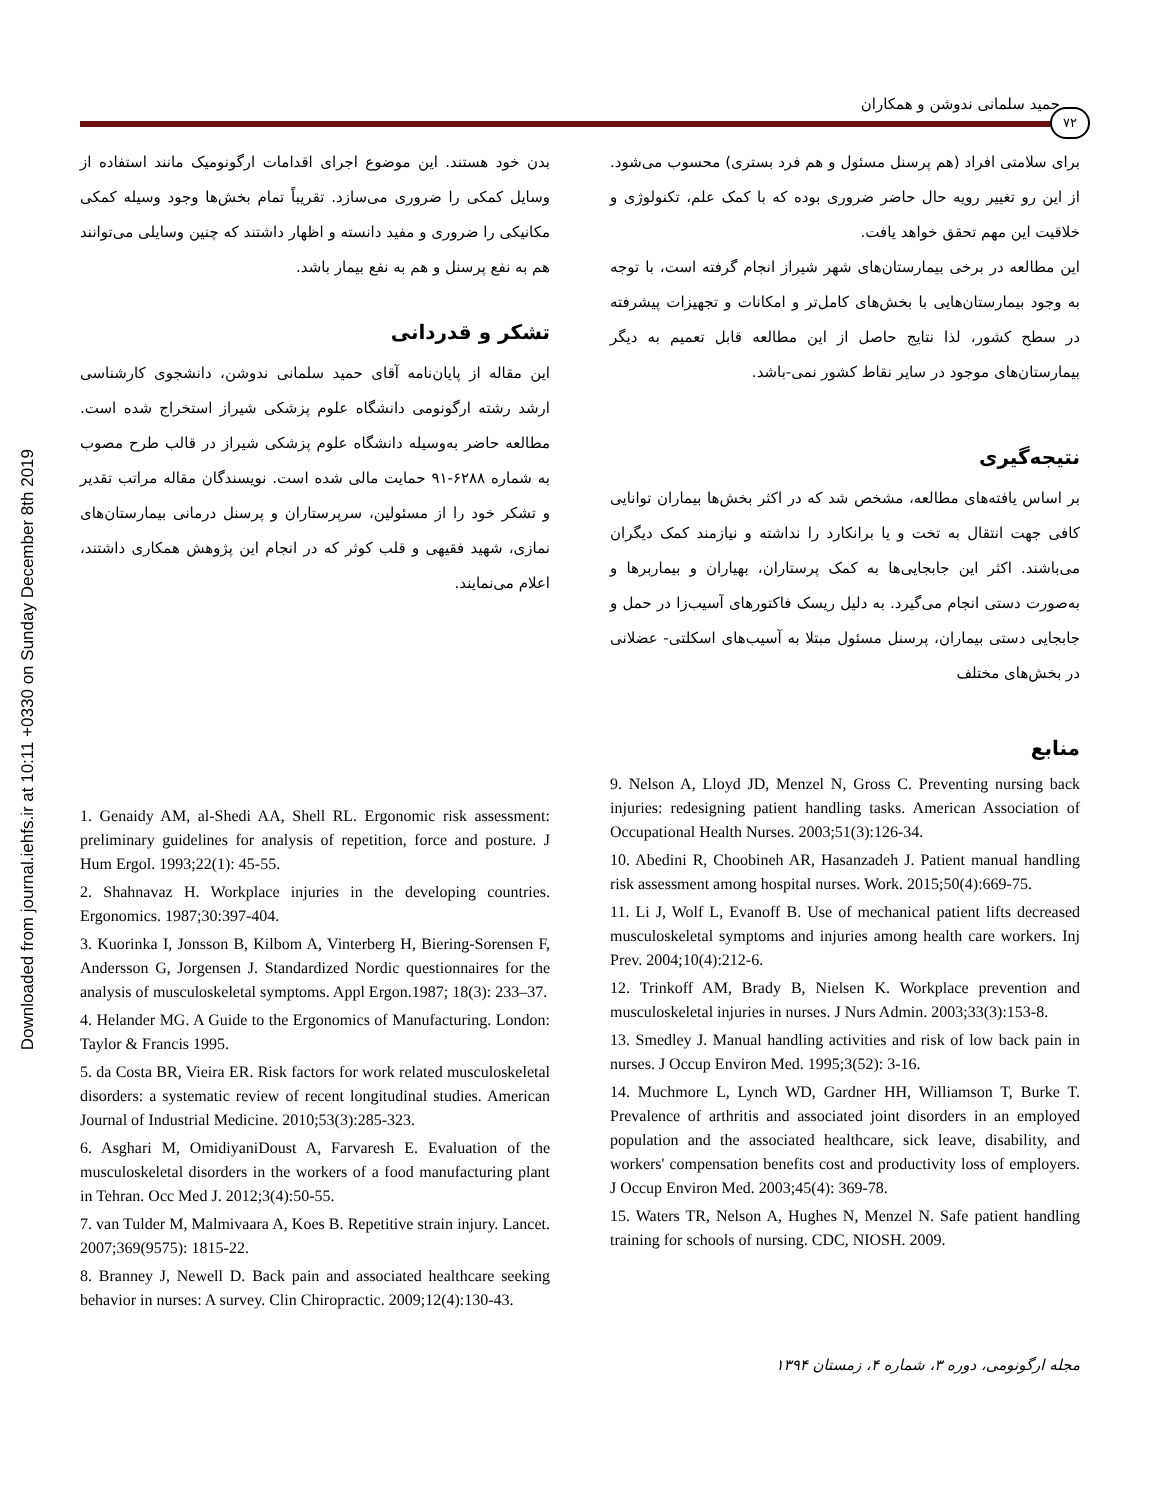Downloaded from journal.iehfs.ir at 10:11 +0330 on Sunday December 8th 2019
حمید سلمانی ندوشن و همکاران
۷۲
برای سلامتی افراد (هم پرسنل مسئول و هم فرد بستری) محسوب می‌شود. از این رو تغییر رویه حال حاضر ضروری بوده که با کمک علم، تکنولوژی و خلاقیت این مهم تحقق خواهد یافت.
این مطالعه در برخی بیمارستان‌های شهر شیراز انجام گرفته است، با توجه به وجود بیمارستان‌هایی با بخش‌های کامل‌تر و امکانات و تجهیزات پیشرفته در سطح کشور، لذا نتایج حاصل از این مطالعه قابل تعمیم به دیگر بیمارستان‌های موجود در سایر نقاط کشور نمی-باشد.
نتیجه‌گیری
بر اساس یافته‌های مطالعه، مشخص شد که در اکثر بخش‌ها بیماران توانایی کافی جهت انتقال به تخت و یا برانکارد را نداشته و نیازمند کمک دیگران می‌باشند. اکثر این جابجایی‌ها به کمک پرستاران، بهیاران و بیماربرها و به‌صورت دستی انجام می‌گیرد. به دلیل ریسک فاکتورهای آسیب‌زا در حمل و جابجایی دستی بیماران، پرسنل مسئول مبتلا به آسیب‌های اسکلتی- عضلانی در بخش‌های مختلف
منابع
بدن خود هستند. این موضوع اجرای اقدامات ارگونومیک مانند استفاده از وسایل کمکی را ضروری می‌سازد. تقریباً تمام بخش‌ها وجود وسیله کمکی مکانیکی را ضروری و مفید دانسته و اظهار داشتند که چنین وسایلی می‌توانند هم به نفع پرسنل و هم به نفع بیمار باشد.
تشکر و قدردانی
این مقاله از پایان‌نامه آقای حمید سلمانی ندوشن، دانشجوی کارشناسی ارشد رشته ارگونومی دانشگاه علوم پزشکی شیراز استخراج شده است. مطالعه حاضر به‌وسیله دانشگاه علوم پزشکی شیراز در قالب طرح مصوب به شماره ۶۲۸۸-۹۱ حمایت مالی شده است. نویسندگان مقاله مراتب تقدیر و تشکر خود را از مسئولین، سرپرستاران و پرسنل درمانی بیمارستان‌های نمازی، شهید فقیهی و قلب کوثر که در انجام این پژوهش همکاری داشتند، اعلام می‌نمایند.
9. Nelson A, Lloyd JD, Menzel N, Gross C. Preventing nursing back injuries: redesigning patient handling tasks. American Association of Occupational Health Nurses. 2003;51(3):126-34.
10. Abedini R, Choobineh AR, Hasanzadeh J. Patient manual handling risk assessment among hospital nurses. Work. 2015;50(4):669-75.
11. Li J, Wolf L, Evanoff B. Use of mechanical patient lifts decreased musculoskeletal symptoms and injuries among health care workers. Inj Prev. 2004;10(4):212-6.
12. Trinkoff AM, Brady B, Nielsen K. Workplace prevention and musculoskeletal injuries in nurses. J Nurs Admin. 2003;33(3):153-8.
13. Smedley J. Manual handling activities and risk of low back pain in nurses. J Occup Environ Med. 1995;3(52): 3-16.
14. Muchmore L, Lynch WD, Gardner HH, Williamson T, Burke T. Prevalence of arthritis and associated joint disorders in an employed population and the associated healthcare, sick leave, disability, and workers' compensation benefits cost and productivity loss of employers. J Occup Environ Med. 2003;45(4): 369-78.
15. Waters TR, Nelson A, Hughes N, Menzel N. Safe patient handling training for schools of nursing. CDC, NIOSH. 2009.
1. Genaidy AM, al-Shedi AA, Shell RL. Ergonomic risk assessment: preliminary guidelines for analysis of repetition, force and posture. J Hum Ergol. 1993;22(1): 45-55.
2. Shahnavaz H. Workplace injuries in the developing countries. Ergonomics. 1987;30:397-404.
3. Kuorinka I, Jonsson B, Kilbom A, Vinterberg H, Biering-Sorensen F, Andersson G, Jorgensen J. Standardized Nordic questionnaires for the analysis of musculoskeletal symptoms. Appl Ergon.1987; 18(3): 233–37.
4. Helander MG. A Guide to the Ergonomics of Manufacturing. London: Taylor & Francis 1995.
5. da Costa BR, Vieira ER. Risk factors for work related musculoskeletal disorders: a systematic review of recent longitudinal studies. American Journal of Industrial Medicine. 2010;53(3):285-323.
6. Asghari M, OmidiyaniDoust A, Farvaresh E. Evaluation of the musculoskeletal disorders in the workers of a food manufacturing plant in Tehran. Occ Med J. 2012;3(4):50-55.
7. van Tulder M, Malmivaara A, Koes B. Repetitive strain injury. Lancet. 2007;369(9575): 1815-22.
8. Branney J, Newell D. Back pain and associated healthcare seeking behavior in nurses: A survey. Clin Chiropractic. 2009;12(4):130-43.
مجله ارگونومی، دوره ۳، شماره ۴، زمستان ۱۳۹۴